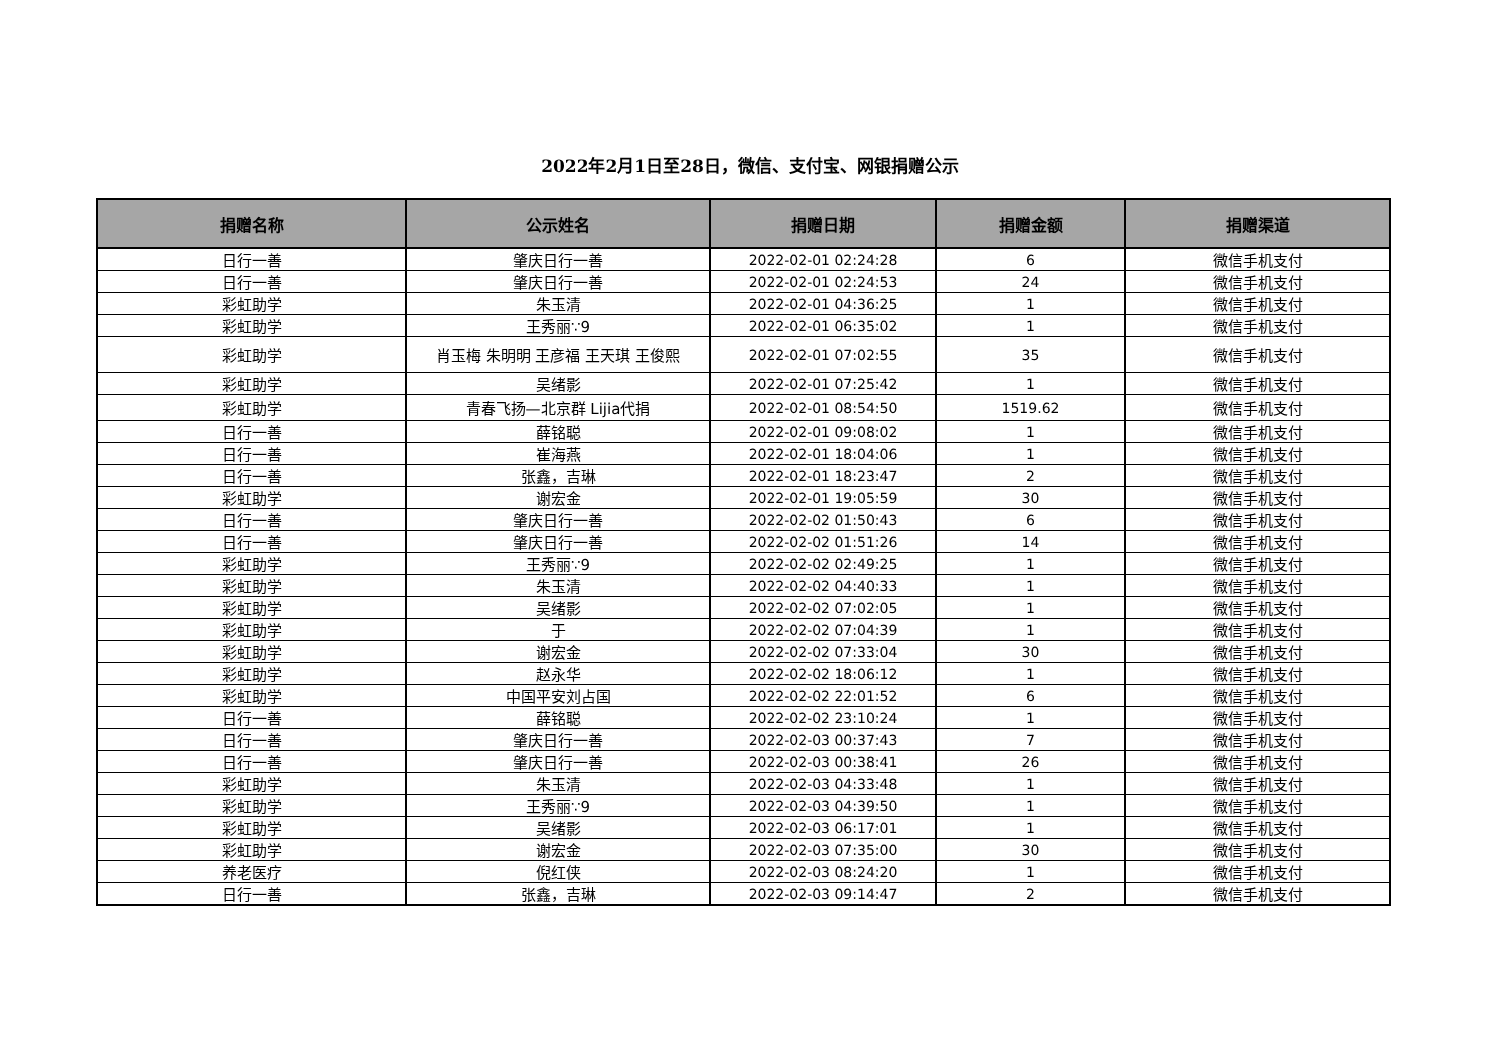2022年2月1日至28日，微信、支付宝、网银捐赠公示
| 捐赠名称 | 公示姓名 | 捐赠日期 | 捐赠金额 | 捐赠渠道 |
| --- | --- | --- | --- | --- |
| 日行一善 | 肇庆日行一善 | 2022-02-01 02:24:28 | 6 | 微信手机支付 |
| 日行一善 | 肇庆日行一善 | 2022-02-01 02:24:53 | 24 | 微信手机支付 |
| 彩虹助学 | 朱玉清 | 2022-02-01 04:36:25 | 1 | 微信手机支付 |
| 彩虹助学 | 王秀丽∵9 | 2022-02-01 06:35:02 | 1 | 微信手机支付 |
| 彩虹助学 | 肖玉梅 朱明明 王彦福 王天琪 王俊熙 | 2022-02-01 07:02:55 | 35 | 微信手机支付 |
| 彩虹助学 | 吴绪影 | 2022-02-01 07:25:42 | 1 | 微信手机支付 |
| 彩虹助学 | 青春飞扬—北京群 Lijia代捐 | 2022-02-01 08:54:50 | 1519.62 | 微信手机支付 |
| 日行一善 | 薛铭聪 | 2022-02-01 09:08:02 | 1 | 微信手机支付 |
| 日行一善 | 崔海燕 | 2022-02-01 18:04:06 | 1 | 微信手机支付 |
| 日行一善 | 张鑫，吉琳 | 2022-02-01 18:23:47 | 2 | 微信手机支付 |
| 彩虹助学 | 谢宏金 | 2022-02-01 19:05:59 | 30 | 微信手机支付 |
| 日行一善 | 肇庆日行一善 | 2022-02-02 01:50:43 | 6 | 微信手机支付 |
| 日行一善 | 肇庆日行一善 | 2022-02-02 01:51:26 | 14 | 微信手机支付 |
| 彩虹助学 | 王秀丽∵9 | 2022-02-02 02:49:25 | 1 | 微信手机支付 |
| 彩虹助学 | 朱玉清 | 2022-02-02 04:40:33 | 1 | 微信手机支付 |
| 彩虹助学 | 吴绪影 | 2022-02-02 07:02:05 | 1 | 微信手机支付 |
| 彩虹助学 | 于 | 2022-02-02 07:04:39 | 1 | 微信手机支付 |
| 彩虹助学 | 谢宏金 | 2022-02-02 07:33:04 | 30 | 微信手机支付 |
| 彩虹助学 | 赵永华 | 2022-02-02 18:06:12 | 1 | 微信手机支付 |
| 彩虹助学 | 中国平安刘占国 | 2022-02-02 22:01:52 | 6 | 微信手机支付 |
| 日行一善 | 薛铭聪 | 2022-02-02 23:10:24 | 1 | 微信手机支付 |
| 日行一善 | 肇庆日行一善 | 2022-02-03 00:37:43 | 7 | 微信手机支付 |
| 日行一善 | 肇庆日行一善 | 2022-02-03 00:38:41 | 26 | 微信手机支付 |
| 彩虹助学 | 朱玉清 | 2022-02-03 04:33:48 | 1 | 微信手机支付 |
| 彩虹助学 | 王秀丽∵9 | 2022-02-03 04:39:50 | 1 | 微信手机支付 |
| 彩虹助学 | 吴绪影 | 2022-02-03 06:17:01 | 1 | 微信手机支付 |
| 彩虹助学 | 谢宏金 | 2022-02-03 07:35:00 | 30 | 微信手机支付 |
| 养老医疗 | 倪红侠 | 2022-02-03 08:24:20 | 1 | 微信手机支付 |
| 日行一善 | 张鑫，吉琳 | 2022-02-03 09:14:47 | 2 | 微信手机支付 |